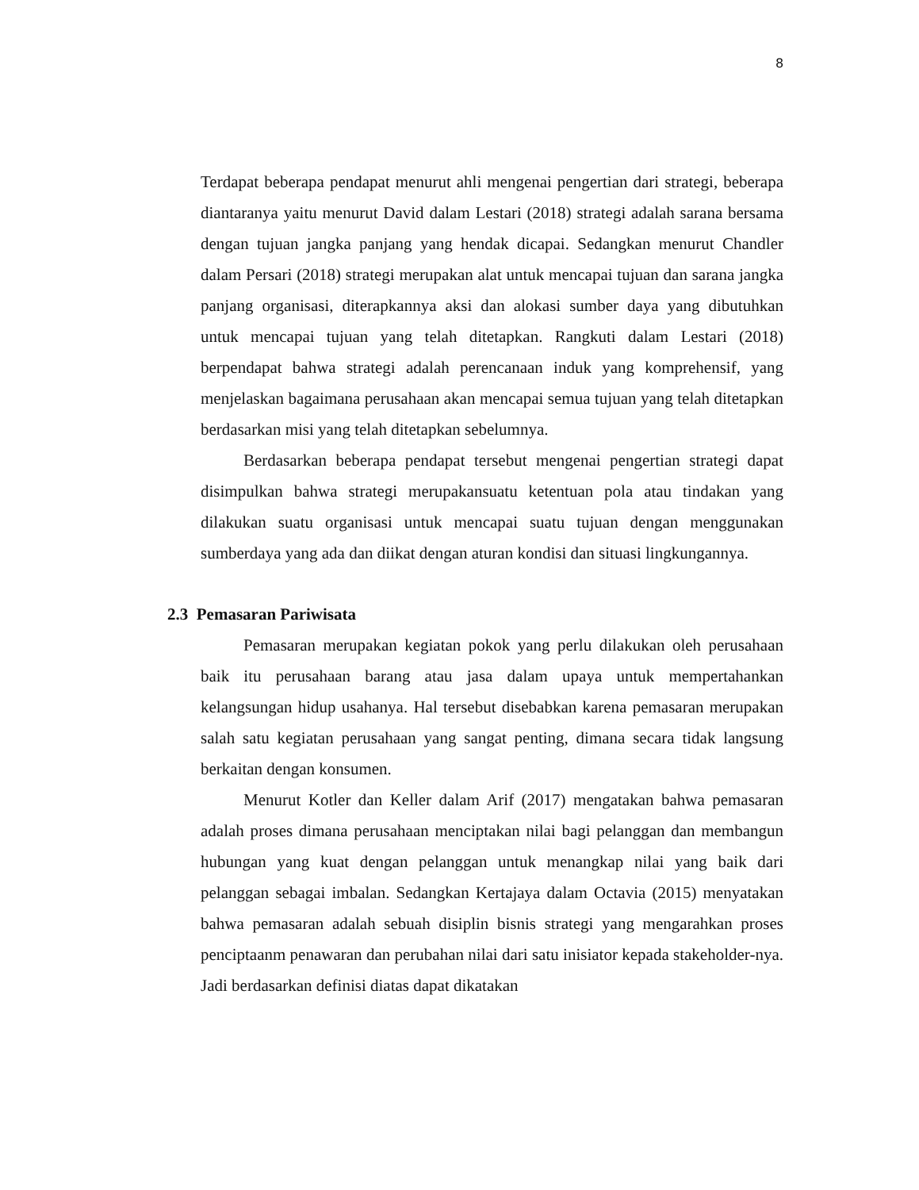8
Terdapat beberapa pendapat menurut ahli mengenai pengertian dari strategi, beberapa diantaranya yaitu menurut David dalam Lestari (2018) strategi adalah sarana bersama dengan tujuan jangka panjang yang hendak dicapai. Sedangkan menurut Chandler dalam Persari (2018) strategi merupakan alat untuk mencapai tujuan dan sarana jangka panjang organisasi, diterapkannya aksi dan alokasi sumber daya yang dibutuhkan untuk mencapai tujuan yang telah ditetapkan. Rangkuti dalam Lestari (2018) berpendapat bahwa strategi adalah perencanaan induk yang komprehensif, yang menjelaskan bagaimana perusahaan akan mencapai semua tujuan yang telah ditetapkan berdasarkan misi yang telah ditetapkan sebelumnya.
Berdasarkan beberapa pendapat tersebut mengenai pengertian strategi dapat disimpulkan bahwa strategi merupakansuatu ketentuan pola atau tindakan yang dilakukan suatu organisasi untuk mencapai suatu tujuan dengan menggunakan sumberdaya yang ada dan diikat dengan aturan kondisi dan situasi lingkungannya.
2.3 Pemasaran Pariwisata
Pemasaran merupakan kegiatan pokok yang perlu dilakukan oleh perusahaan baik itu perusahaan barang atau jasa dalam upaya untuk mempertahankan kelangsungan hidup usahanya. Hal tersebut disebabkan karena pemasaran merupakan salah satu kegiatan perusahaan yang sangat penting, dimana secara tidak langsung berkaitan dengan konsumen.
Menurut Kotler dan Keller dalam Arif (2017) mengatakan bahwa pemasaran adalah proses dimana perusahaan menciptakan nilai bagi pelanggan dan membangun hubungan yang kuat dengan pelanggan untuk menangkap nilai yang baik dari pelanggan sebagai imbalan. Sedangkan Kertajaya dalam Octavia (2015) menyatakan bahwa pemasaran adalah sebuah disiplin bisnis strategi yang mengarahkan proses penciptaanm penawaran dan perubahan nilai dari satu inisiator kepada stakeholder-nya. Jadi berdasarkan definisi diatas dapat dikatakan